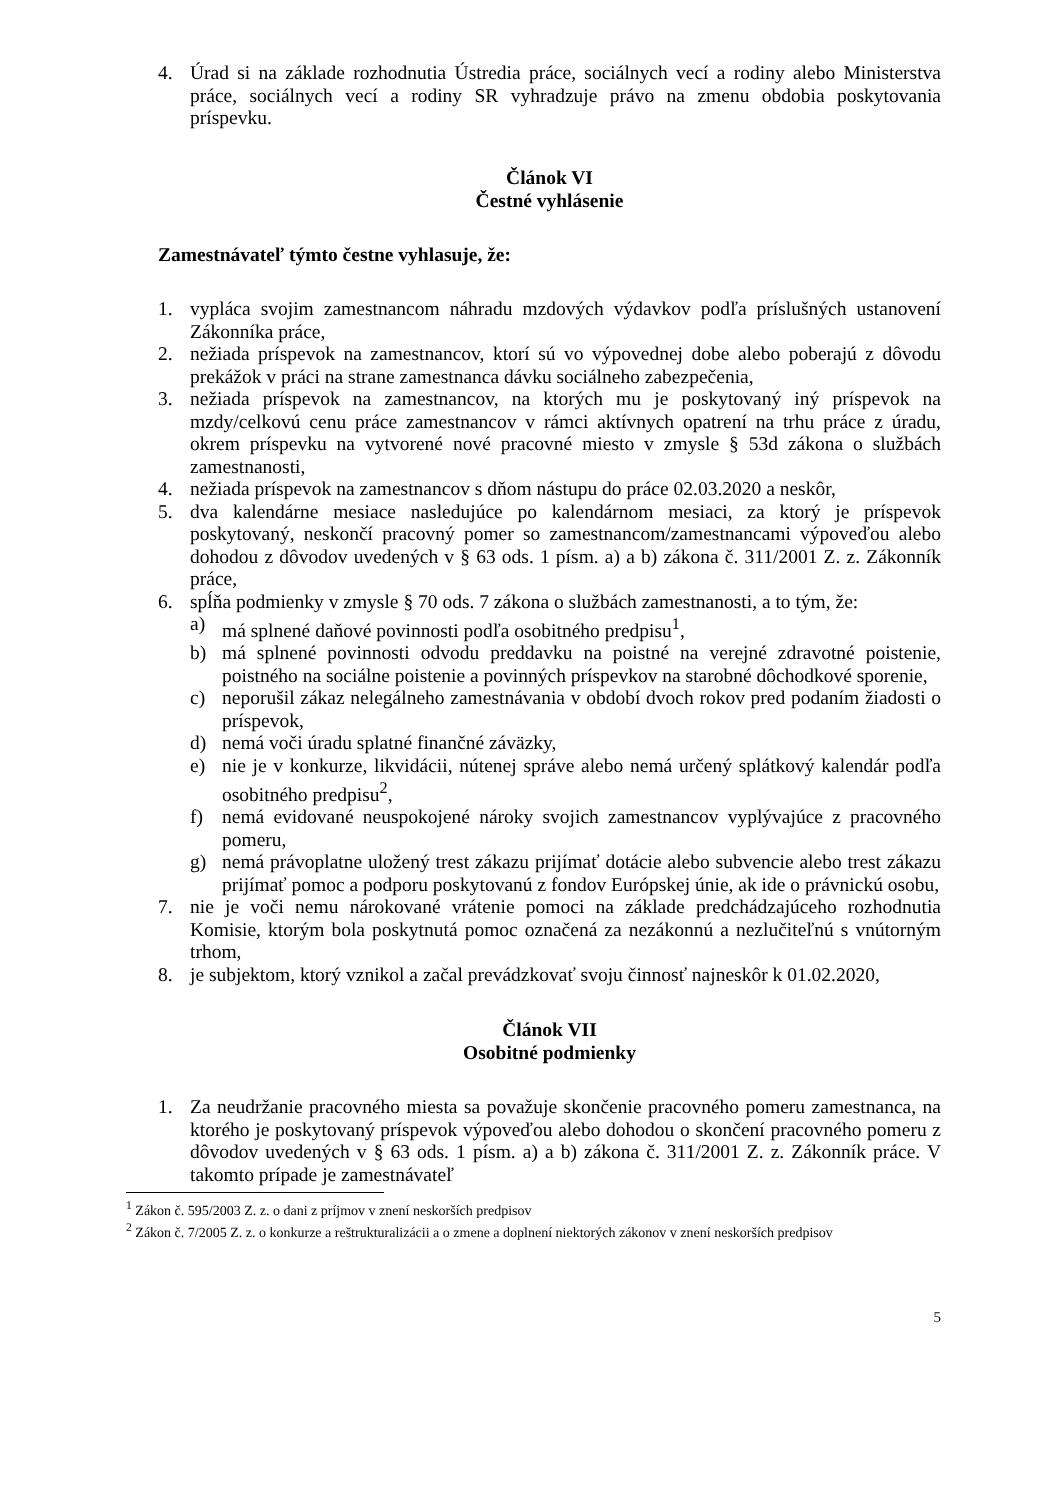4. Úrad si na základe rozhodnutia Ústredia práce, sociálnych vecí a rodiny alebo Ministerstva práce, sociálnych vecí a rodiny SR vyhradzuje právo na zmenu obdobia poskytovania príspevku.
Článok VI
Čestné vyhlásenie
Zamestnávateľ týmto čestne vyhlasuje, že:
1. vypláca svojim zamestnancom náhradu mzdových výdavkov podľa príslušných ustanovení Zákonníka práce,
2. nežiada príspevok na zamestnancov, ktorí sú vo výpovednej dobe alebo poberajú z dôvodu prekážok v práci na strane zamestnanca dávku sociálneho zabezpečenia,
3. nežiada príspevok na zamestnancov, na ktorých mu je poskytovaný iný príspevok na mzdy/celkovú cenu práce zamestnancov v rámci aktívnych opatrení na trhu práce z úradu, okrem príspevku na vytvorené nové pracovné miesto v zmysle § 53d zákona o službách zamestnanosti,
4. nežiada príspevok na zamestnancov s dňom nástupu do práce 02.03.2020 a neskôr,
5. dva kalendárne mesiace nasledujúce po kalendárnom mesiaci, za ktorý je príspevok poskytovaný, neskončí pracovný pomer so zamestnancom/zamestnancami výpoveďou alebo dohodou z dôvodov uvedených v § 63 ods. 1 písm. a) a b) zákona č. 311/2001 Z. z. Zákonník práce,
6. spĺňa podmienky v zmysle § 70 ods. 7 zákona o službách zamestnanosti, a to tým, že:
a) má splnené daňové povinnosti podľa osobitného predpisu<sup>1</sup>,
b) má splnené povinnosti odvodu preddavku na poistné na verejné zdravotné poistenie, poistného na sociálne poistenie a povinných príspevkov na starobné dôchodkové sporenie,
c) neporušil zákaz nelegálneho zamestnávania v období dvoch rokov pred podaním žiadosti o príspevok,
d) nemá voči úradu splatné finančné záväzky,
e) nie je v konkurze, likvidácii, nútenej správe alebo nemá určený splátkový kalendár podľa osobitného predpisu<sup>2</sup>,
f) nemá evidované neuspokojené nároky svojich zamestnancov vyplývajúce z pracovného pomeru,
g) nemá právoplatne uložený trest zákazu prijímať dotácie alebo subvencie alebo trest zákazu prijímať pomoc a podporu poskytovanú z fondov Európskej únie, ak ide o právnickú osobu,
7. nie je voči nemu nárokované vrátenie pomoci na základe predchádzajúceho rozhodnutia Komisie, ktorým bola poskytnutá pomoc označená za nezákonnú a nezlučiteľnú s vnútorným trhom,
8. je subjektom, ktorý vznikol a začal prevádzkovať svoju činnosť najneskôr k 01.02.2020,
Článok VII
Osobitné podmienky
1. Za neudržanie pracovného miesta sa považuje skončenie pracovného pomeru zamestnanca, na ktorého je poskytovaný príspevok výpoveďou alebo dohodou o skončení pracovného pomeru z dôvodov uvedených v § 63 ods. 1 písm. a) a b) zákona č. 311/2001 Z. z. Zákonník práce. V takomto prípade je zamestnávateľ
<sup>1</sup> Zákon č. 595/2003 Z. z. o dani z príjmov v znení neskorších predpisov
<sup>2</sup> Zákon č. 7/2005 Z. z. o konkurze a reštrukturalizácii a o zmene a doplnení niektorých zákonov v znení neskorších predpisov
5